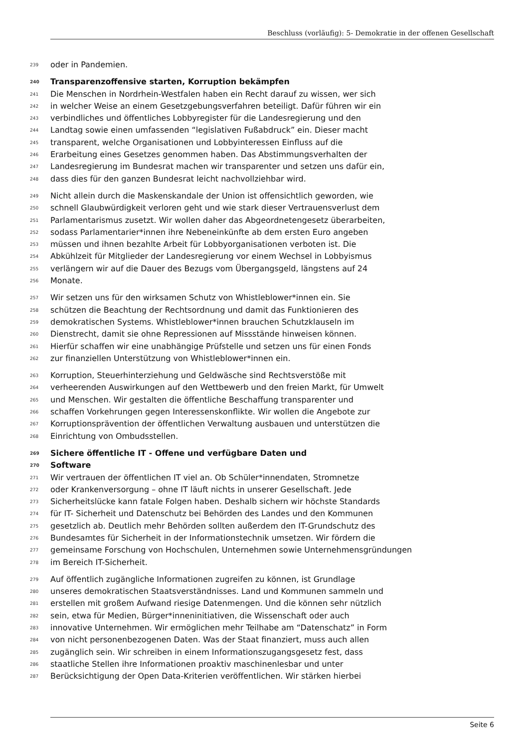Beschluss (vorläufig): 5- Demokratie in der offenen Gesellschaft
239 oder in Pandemien.
240 Transparenzoffensive starten, Korruption bekämpfen
241 Die Menschen in Nordrhein-Westfalen haben ein Recht darauf zu wissen, wer sich
242 in welcher Weise an einem Gesetzgebungsverfahren beteiligt. Dafür führen wir ein
243 verbindliches und öffentliches Lobbyregister für die Landesregierung und den
244 Landtag sowie einen umfassenden “legislativen Fußabdruck” ein. Dieser macht
245 transparent, welche Organisationen und Lobbyinteressen Einfluss auf die
246 Erarbeitung eines Gesetzes genommen haben. Das Abstimmungsverhalten der
247 Landesregierung im Bundesrat machen wir transparenter und setzen uns dafür ein,
248 dass dies für den ganzen Bundesrat leicht nachvollziehbar wird.
249 Nicht allein durch die Maskenskandale der Union ist offensichtlich geworden, wie
250 schnell Glaubwürdigkeit verloren geht und wie stark dieser Vertrauensverlust dem
251 Parlamentarismus zusetzt. Wir wollen daher das Abgeordnetengesetz überarbeiten,
252 sodass Parlamentarier*innen ihre Nebeneinkünfte ab dem ersten Euro angeben
253 müssen und ihnen bezahlte Arbeit für Lobbyorganisationen verboten ist. Die
254 Abkühlzeit für Mitglieder der Landesregierung vor einem Wechsel in Lobbyismus
255 verlängern wir auf die Dauer des Bezugs vom Übergangsgeld, längstens auf 24
256 Monate.
257 Wir setzen uns für den wirksamen Schutz von Whistleblower*innen ein. Sie
258 schützen die Beachtung der Rechtsordnung und damit das Funktionieren des
259 demokratischen Systems. Whistleblower*innen brauchen Schutzklauseln im
260 Dienstrecht, damit sie ohne Repressionen auf Missstände hinweisen können.
261 Hierfür schaffen wir eine unabhängige Prüfstelle und setzen uns für einen Fonds
262 zur finanziellen Unterstützung von Whistleblower*innen ein.
263 Korruption, Steuerhinterziehung und Geldwäsche sind Rechtsverstöße mit
264 verheerenden Auswirkungen auf den Wettbewerb und den freien Markt, für Umwelt
265 und Menschen. Wir gestalten die öffentliche Beschaffung transparenter und
266 schaffen Vorkehrungen gegen Interessenskonflikte. Wir wollen die Angebote zur
267 Korruptionsprävention der öffentlichen Verwaltung ausbauen und unterstützen die
268 Einrichtung von Ombudsstellen.
269 Sichere öffentliche IT - Offene und verfügbare Daten und
270 Software
271 Wir vertrauen der öffentlichen IT viel an. Ob Schüler*innendaten, Stromnetze
272 oder Krankenversorgung – ohne IT läuft nichts in unserer Gesellschaft. Jede
273 Sicherheitslücke kann fatale Folgen haben. Deshalb sichern wir höchste Standards
274 für IT- Sicherheit und Datenschutz bei Behörden des Landes und den Kommunen
275 gesetzlich ab. Deutlich mehr Behörden sollten außerdem den IT-Grundschutz des
276 Bundesamtes für Sicherheit in der Informationstechnik umsetzen. Wir fördern die
277 gemeinsame Forschung von Hochschulen, Unternehmen sowie Unternehmensgründungen
278 im Bereich IT-Sicherheit.
279 Auf öffentlich zugängliche Informationen zugreifen zu können, ist Grundlage
280 unseres demokratischen Staatsverständnisses. Land und Kommunen sammeln und
281 erstellen mit großem Aufwand riesige Datenmengen. Und die können sehr nützlich
282 sein, etwa für Medien, Bürger*inneninitiativen, die Wissenschaft oder auch
283 innovative Unternehmen. Wir ermöglichen mehr Teilhabe am “Datenschatz” in Form
284 von nicht personenbezogenen Daten. Was der Staat finanziert, muss auch allen
285 zugänglich sein. Wir schreiben in einem Informationszugangsgesetz fest, dass
286 staatliche Stellen ihre Informationen proaktiv maschinenlesbar und unter
287 Berücksichtigung der Open Data-Kriterien veröffentlichen. Wir stärken hierbei
Seite 6